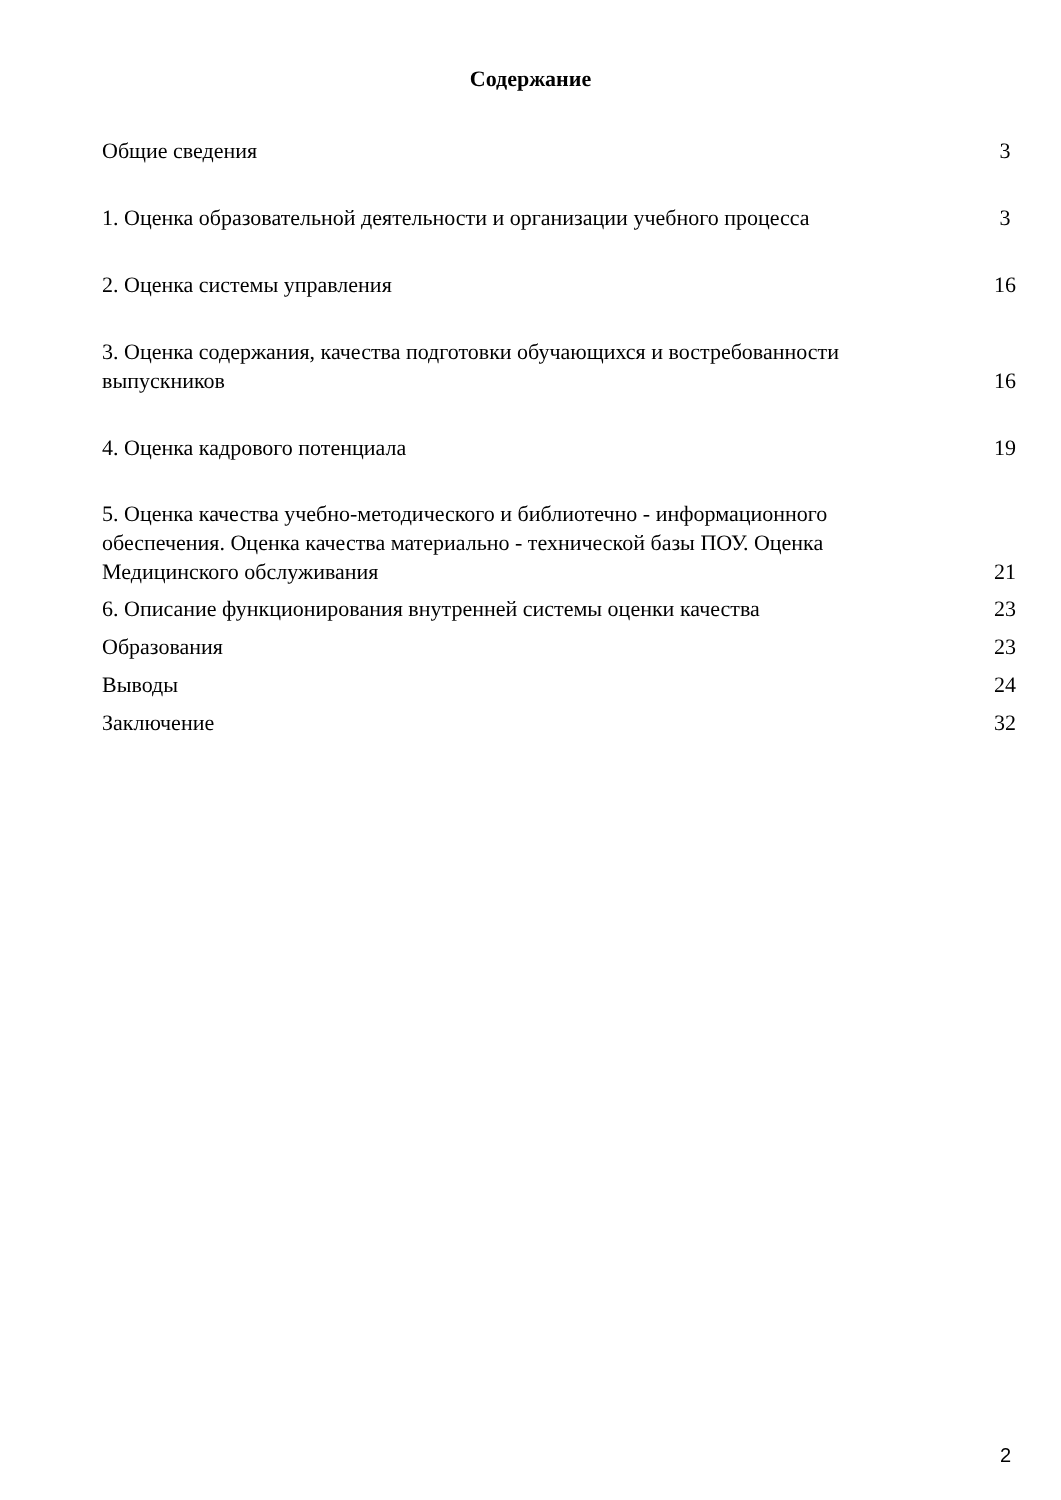Содержание
Общие сведения 3
1. Оценка образовательной деятельности и организации учебного процесса 3
2. Оценка системы управления 16
3. Оценка содержания, качества подготовки обучающихся и востребованности выпускников 16
4. Оценка кадрового потенциала 19
5. Оценка качества учебно-методического и библиотечно - информационного обеспечения. Оценка качества материально - технической базы ПОУ. Оценка Медицинского обслуживания 21
6. Описание функционирования внутренней системы оценки качества 23
Образования 23
Выводы 24
Заключение 32
2